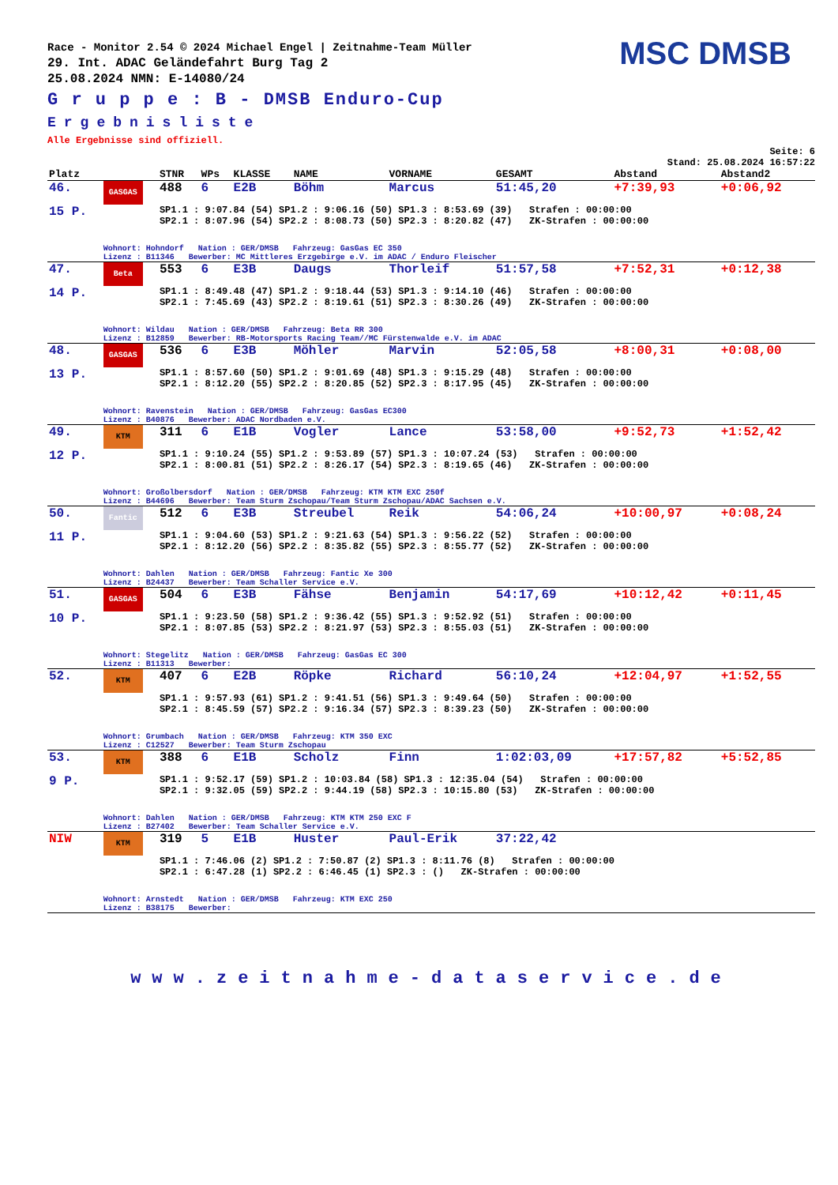Race - Monitor 2.54 © 2024 Michael Engel | Zeitnahme-Team Müller
29. Int. ADAC Geländefahrt Burg Tag 2
25.08.2024 NMN: E-14080/24
MSC DMSB
G r u p p e : B - DMSB Enduro-Cup
Ergebnisliste
Alle Ergebnisse sind offiziell.
Seite: 6
Stand: 25.08.2024 16:57:22
| Platz | | STNR | WPs | KLASSE | NAME | VORNAME | GESAMT | Abstand | Abstand2 |
| --- | --- | --- | --- | --- | --- | --- | --- | --- | --- |
| 46. | GASGAS | 488 | 6 | E2B | Böhm | Marcus | 51:45,20 | +7:39,93 | +0:06,92 |
| 15 P. | | SP1.1 : 9:07.84 (54) SP1.2 : 9:06.16 (50) SP1.3 : 8:53.69 (39) Strafen : 00:00:00 SP2.1 : 8:07.96 (54) SP2.2 : 8:08.73 (50) SP2.3 : 8:20.82 (47) ZK-Strafen : 00:00:00 | | | | | | | |
| | Wohnort: Hohndorf Nation : GER/DMSB Fahrzeug: GasGas EC 350 Lizenz : B11346 Bewerber: MC Mittleres Erzgebirge e.V. im ADAC / Enduro Fleischer | | | | | | | | |
| 47. | Beta | 553 | 6 | E3B | Daugs | Thorleif | 51:57,58 | +7:52,31 | +0:12,38 |
| 14 P. | | SP1.1 : 8:49.48 (47) SP1.2 : 9:18.44 (53) SP1.3 : 9:14.10 (46) Strafen : 00:00:00 SP2.1 : 7:45.69 (43) SP2.2 : 8:19.61 (51) SP2.3 : 8:30.26 (49) ZK-Strafen : 00:00:00 | | | | | | | |
| | Wohnort: Wildau Nation : GER/DMSB Fahrzeug: Beta RR 300 Lizenz : B12859 Bewerber: RB-Motorsports Racing Team//MC Fürstenwalde e.V. im ADAC | | | | | | | | |
| 48. | GASGAS | 536 | 6 | E3B | Möhler | Marvin | 52:05,58 | +8:00,31 | +0:08,00 |
| 13 P. | | SP1.1 : 8:57.60 (50) SP1.2 : 9:01.69 (48) SP1.3 : 9:15.29 (48) Strafen : 00:00:00 SP2.1 : 8:12.20 (55) SP2.2 : 8:20.85 (52) SP2.3 : 8:17.95 (45) ZK-Strafen : 00:00:00 | | | | | | | |
| | Wohnort: Ravenstein Nation : GER/DMSB Fahrzeug: GasGas EC300 Lizenz : B40876 Bewerber: ADAC Nordbaden e.V. | | | | | | | | |
| 49. | KTM | 311 | 6 | E1B | Vogler | Lance | 53:58,00 | +9:52,73 | +1:52,42 |
| 12 P. | | SP1.1 : 9:10.24 (55) SP1.2 : 9:53.89 (57) SP1.3 : 10:07.24 (53) Strafen : 00:00:00 SP2.1 : 8:00.81 (51) SP2.2 : 8:26.17 (54) SP2.3 : 8:19.65 (46) ZK-Strafen : 00:00:00 | | | | | | | |
| | Wohnort: Großolbersdorf Nation : GER/DMSB Fahrzeug: KTM KTM EXC 250f Lizenz : B44696 Bewerber: Team Sturm Zschopau/Team Sturm Zschopau/ADAC Sachsen e.V. | | | | | | | | |
| 50. | Fantic | 512 | 6 | E3B | Streubel | Reik | 54:06,24 | +10:00,97 | +0:08,24 |
| 11 P. | | SP1.1 : 9:04.60 (53) SP1.2 : 9:21.63 (54) SP1.3 : 9:56.22 (52) Strafen : 00:00:00 SP2.1 : 8:12.20 (56) SP2.2 : 8:35.82 (55) SP2.3 : 8:55.77 (52) ZK-Strafen : 00:00:00 | | | | | | | |
| | Wohnort: Dahlen Nation : GER/DMSB Fahrzeug: Fantic Xe 300 Lizenz : B24437 Bewerber: Team Schaller Service e.V. | | | | | | | | |
| 51. | GASGAS | 504 | 6 | E3B | Fähse | Benjamin | 54:17,69 | +10:12,42 | +0:11,45 |
| 10 P. | | SP1.1 : 9:23.50 (58) SP1.2 : 9:36.42 (55) SP1.3 : 9:52.92 (51) Strafen : 00:00:00 SP2.1 : 8:07.85 (53) SP2.2 : 8:21.97 (53) SP2.3 : 8:55.03 (51) ZK-Strafen : 00:00:00 | | | | | | | |
| | Wohnort: Stegelitz Nation : GER/DMSB Fahrzeug: GasGas EC 300 Lizenz : B11313 Bewerber: | | | | | | | | |
| 52. | KTM | 407 | 6 | E2B | Röpke | Richard | 56:10,24 | +12:04,97 | +1:52,55 |
| | | SP1.1 : 9:57.93 (61) SP1.2 : 9:41.51 (56) SP1.3 : 9:49.64 (50) Strafen : 00:00:00 SP2.1 : 8:45.59 (57) SP2.2 : 9:16.34 (57) SP2.3 : 8:39.23 (50) ZK-Strafen : 00:00:00 | | | | | | | |
| | Wohnort: Grumbach Nation : GER/DMSB Fahrzeug: KTM 350 EXC Lizenz : C12527 Bewerber: Team Sturm Zschopau | | | | | | | | |
| 53. | KTM | 388 | 6 | E1B | Scholz | Finn | 1:02:03,09 | +17:57,82 | +5:52,85 |
| 9 P. | | SP1.1 : 9:52.17 (59) SP1.2 : 10:03.84 (58) SP1.3 : 12:35.04 (54) Strafen : 00:00:00 SP2.1 : 9:32.05 (59) SP2.2 : 9:44.19 (58) SP2.3 : 10:15.80 (53) ZK-Strafen : 00:00:00 | | | | | | | |
| | Wohnort: Dahlen Nation : GER/DMSB Fahrzeug: KTM KTM 250 EXC F Lizenz : B27402 Bewerber: Team Schaller Service e.V. | | | | | | | | |
| NIW | KTM | 319 | 5 | E1B | Huster | Paul-Erik | 37:22,42 | | |
| | | SP1.1 : 7:46.06 (2) SP1.2 : 7:50.87 (2) SP1.3 : 8:11.76 (8) Strafen : 00:00:00 SP2.1 : 6:47.28 (1) SP2.2 : 6:46.45 (1) SP2.3 : () ZK-Strafen : 00:00:00 | | | | | | | |
| | Wohnort: Arnstedt Nation : GER/DMSB Fahrzeug: KTM EXC 250 Lizenz : B38175 Bewerber: | | | | | | | | |
www.zeitnahme-dataservice.de